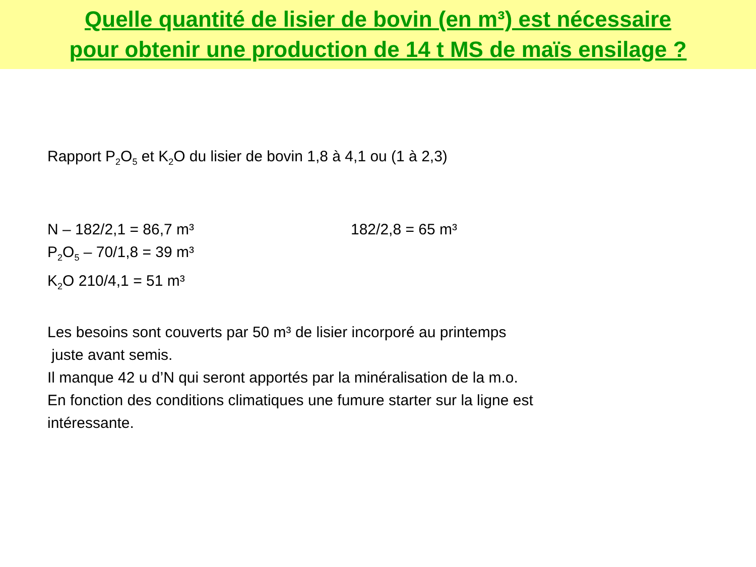Quelle quantité de lisier de bovin (en m³) est nécessaire
pour obtenir une production de 14 t MS de maïs ensilage ?
Rapport P<sub>2</sub>O<sub>5</sub> et K<sub>2</sub>O du lisier de bovin 1,8 à 4,1 ou (1 à 2,3)
N – 182/2,1 = 86,7 m³ 182/2,8 = 65 m³
P<sub>2</sub>O<sub>5</sub> – 70/1,8 = 39 m³
K<sub>2</sub>O 210/4,1 = 51 m³
Les besoins sont couverts par 50 m³ de lisier incorporé au printemps
juste avant semis.
Il manque 42 u d’N qui seront apportés par la minéralisation de la m.o.
En fonction des conditions climatiques une fumure starter sur la ligne est
intéressante.